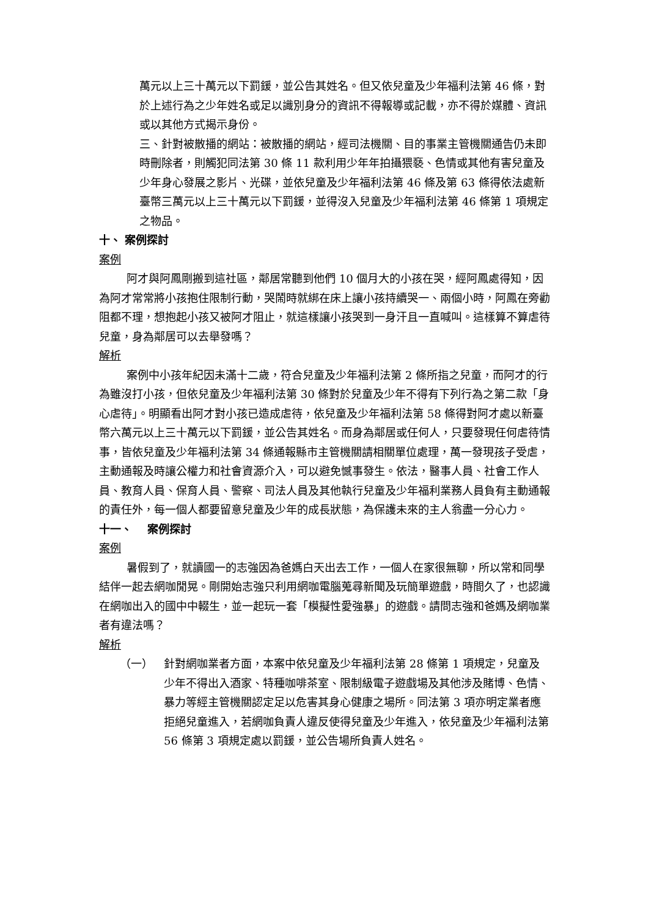萬元以上三十萬元以下罰鍰，並公告其姓名。但又依兒童及少年福利法第 46 條，對於上述行為之少年姓名或足以識別身分的資訊不得報導或記載，亦不得於媒體、資訊或以其他方式揭示身份。
三、針對被散播的網站：被散播的網站，經司法機關、目的事業主管機關通告仍未即時刪除者，則觸犯同法第 30 條 11 款利用少年年拍攝猥褻、色情或其他有害兒童及少年身心發展之影片、光碟，並依兒童及少年福利法第 46 條及第 63 條得依法處新臺幣三萬元以上三十萬元以下罰鍰，並得沒入兒童及少年福利法第 46 條第 1 項規定之物品。
十、 案例探討
案例
阿才與阿鳳剛搬到這社區，鄰居常聽到他們 10 個月大的小孩在哭，經阿鳳處得知，因為阿才常常將小孩抱住限制行動，哭鬧時就綁在床上讓小孩持續哭一、兩個小時，阿鳳在旁勸阻都不理，想抱起小孩又被阿才阻止，就這樣讓小孩哭到一身汗且一直喊叫。這樣算不算虐待兒童，身為鄰居可以去舉發嗎？
解析
案例中小孩年紀因未滿十二歲，符合兒童及少年福利法第 2 條所指之兒童，而阿才的行為雖沒打小孩，但依兒童及少年福利法第 30 條對於兒童及少年不得有下列行為之第二款「身心虐待」。明顯看出阿才對小孩已造成虐待，依兒童及少年福利法第 58 條得對阿才處以新臺幣六萬元以上三十萬元以下罰鍰，並公告其姓名。而身為鄰居或任何人，只要發現任何虐待情事，皆依兒童及少年福利法第 34 條通報縣市主管機關請相關單位處理，萬一發現孩子受虐，主動通報及時讓公權力和社會資源介入，可以避免憾事發生。依法，醫事人員、社會工作人員、教育人員、保育人員、警察、司法人員及其他執行兒童及少年福利業務人員負有主動通報的責任外，每一個人都要留意兒童及少年的成長狀態，為保護未來的主人翁盡一分心力。
十一、 案例探討
案例
暑假到了，就讀國一的志強因為爸媽白天出去工作，一個人在家很無聊，所以常和同學結伴一起去網咖閒晃。剛開始志強只利用網咖電腦蒐尋新聞及玩簡單遊戲，時間久了，也認識在網咖出入的國中中輟生，並一起玩一套「模擬性愛強暴」的遊戲。請問志強和爸媽及網咖業者有違法嗎？
解析
（一） 針對網咖業者方面，本案中依兒童及少年福利法第 28 條第 1 項規定，兒童及少年不得出入酒家、特種咖啡茶室、限制級電子遊戲場及其他涉及賭博、色情、暴力等經主管機關認定足以危害其身心健康之場所。同法第 3 項亦明定業者應拒絕兒童進入，若網咖負責人違反使得兒童及少年進入，依兒童及少年福利法第 56 條第 3 項規定處以罰鍰，並公告場所負責人姓名。